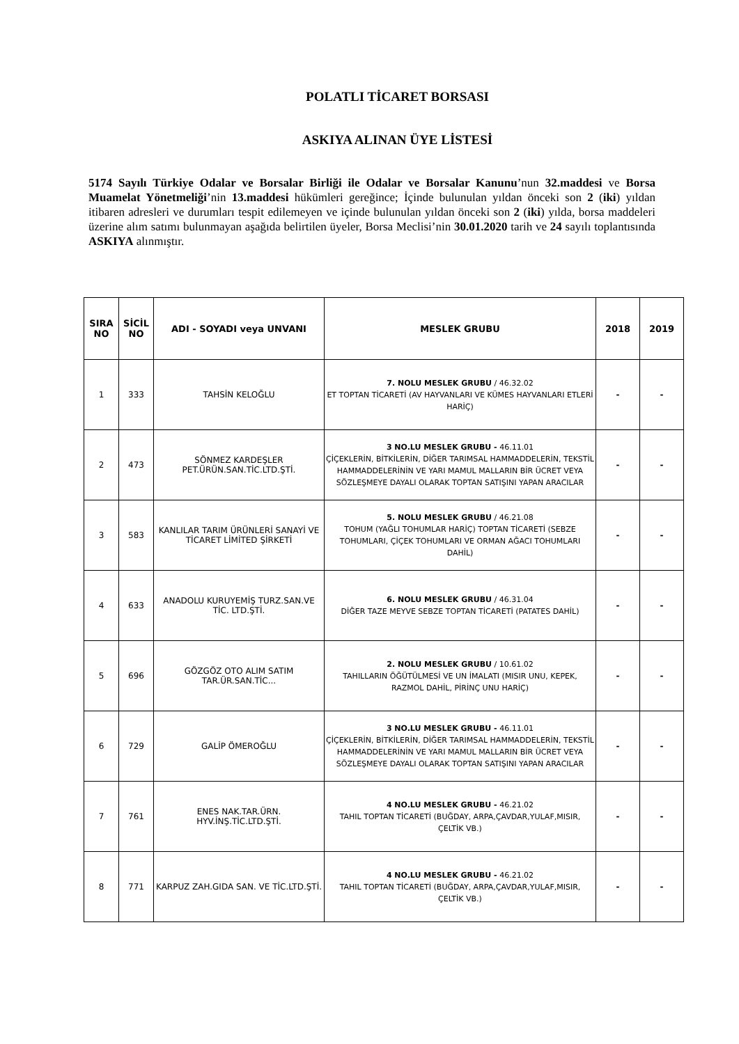POLATLI TİCARET BORSASI
ASKIYA ALINAN ÜYE LİSTESİ
5174 Sayılı Türkiye Odalar ve Borsalar Birliği ile Odalar ve Borsalar Kanunu’nun 32.maddesi ve Borsa Muamelat Yönetmeliği’nin 13.maddesi hükümleri gereğince; İçinde bulunulan yıldan önceki son 2 (iki) yıldan itibaren adresleri ve durumları tespit edilemeyen ve içinde bulunulan yıldan önceki son 2 (iki) yılda, borsa maddeleri üzerine alım satımı bulunmayan aşağıda belirtilen üyeler, Borsa Meclisi’nin 30.01.2020 tarih ve 24 sayılı toplantısında ASKIYA alınmıştır.
| SIRA NO | SİCİL NO | ADI - SOYADI veya UNVANI | MESLEK GRUBU | 2018 | 2019 |
| --- | --- | --- | --- | --- | --- |
| 1 | 333 | TAHSİN KELOĞLU | 7. NOLU MESLEK GRUBU / 46.32.02 ET TOPTAN TİCARETİ (AV HAYVANLARI VE KÜMES HAYVANLARI ETLERİ HARİÇ) | - | - |
| 2 | 473 | SÖNMEZ KARDEŞLER PET.ÜRÜN.SAN.TİC.LTD.ŞTİ. | 3 NO.LU MESLEK GRUBU - 46.11.01 ÇİÇEKLERİN, BİTKİLERİN, DİĞER TARIMSAL HAMMADDELERİN, TEKSTİL HAMMADDELERİNİN VE YARI MAMUL MALLARIN BİR ÜCRET VEYA SÖZLEŞMEYE DAYALI OLARAK TOPTAN SATIŞINI YAPAN ARACILAR | - | - |
| 3 | 583 | KANLILAR TARIM ÜRÜNLERİ SANAYİ VE TİCARET LİMİTED ŞİRKETİ | 5. NOLU MESLEK GRUBU / 46.21.08 TOHUM (YAĞLI TOHUMLAR HARİÇ) TOPTAN TİCARETİ (SEBZE TOHUMLARI, ÇİÇEK TOHUMLARI VE ORMAN AĞACI TOHUMLARI DAHİL) | - | - |
| 4 | 633 | ANADOLU KURUYEMİŞ TURZ.SAN.VE TİC. LTD.ŞTİ. | 6. NOLU MESLEK GRUBU / 46.31.04 DİĞER TAZE MEYVE SEBZE TOPTAN TİCARETİ (PATATES DAHİL) | - | - |
| 5 | 696 | GÖZGÖZ OTO ALIM SATIM TAR.ÜR.SAN.TİC... | 2. NOLU MESLEK GRUBU / 10.61.02 TAHILLARIN ÖĞÜTÜLMESİ VE UN İMALATI (MISIR UNU, KEPEK, RAZMOL DAHİL, PİRİNÇ UNU HARİÇ) | - | - |
| 6 | 729 | GALİP ÖMEROĞLU | 3 NO.LU MESLEK GRUBU - 46.11.01 ÇİÇEKLERİN, BİTKİLERİN, DİĞER TARIMSAL HAMMADDELERİN, TEKSTİL HAMMADDELERİNİN VE YARI MAMUL MALLARIN BİR ÜCRET VEYA SÖZLEŞMEYE DAYALI OLARAK TOPTAN SATIŞINI YAPAN ARACILAR | - | - |
| 7 | 761 | ENES NAK.TAR.ÜRN. HYV.İNŞ.TİC.LTD.ŞTİ. | 4 NO.LU MESLEK GRUBU - 46.21.02 TAHIL TOPTAN TİCARETİ (BUĞDAY, ARPA,ÇAVDAR,YULAF,MISIR, ÇELTİK VB.) | - | - |
| 8 | 771 | KARPUZ ZAH.GIDA SAN. VE TİC.LTD.ŞTİ. | 4 NO.LU MESLEK GRUBU - 46.21.02 TAHIL TOPTAN TİCARETİ (BUĞDAY, ARPA,ÇAVDAR,YULAF,MISIR, ÇELTİK VB.) | - | - |